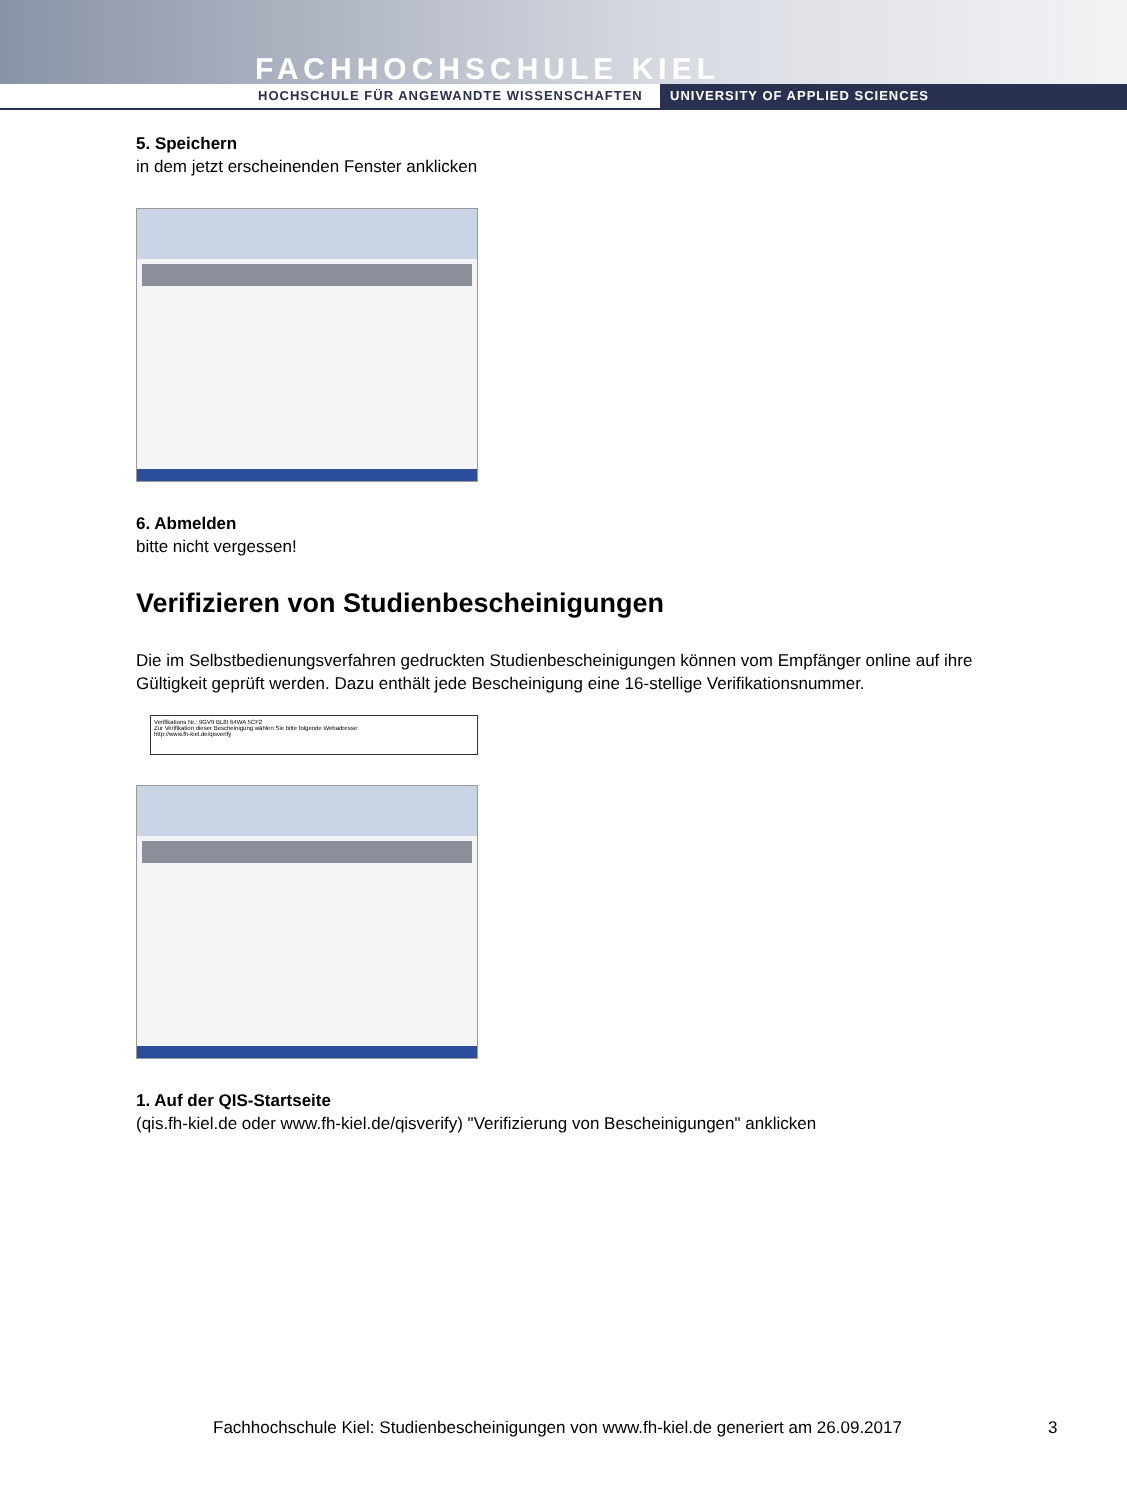FACHHOCHSCHULE KIEL
HOCHSCHULE FÜR ANGEWANDTE WISSENSCHAFTEN
UNIVERSITY OF APPLIED SCIENCES
5. Speichern
in dem jetzt erscheinenden Fenster anklicken
6. Abmelden
bitte nicht vergessen!
Verifizieren von Studienbescheinigungen
Die im Selbstbedienungsverfahren gedruckten Studienbescheinigungen können vom Empfänger online auf ihre Gültigkeit geprüft werden. Dazu enthält jede Bescheinigung eine 16-stellige Verifikationsnummer.
Verifikations Nr.: 9GV9 BL8I 64WA 5CF2
Zur Verifikation dieser Bescheinigung wählen Sie bitte folgende Webadresse:
http://www.fh-kiel.de/qisverify
1. Auf der QIS-Startseite
(qis.fh-kiel.de oder www.fh-kiel.de/qisverify) "Verifizierung von Bescheinigungen" anklicken
Fachhochschule Kiel: Studienbescheinigungen von www.fh-kiel.de generiert am 26.09.2017
3